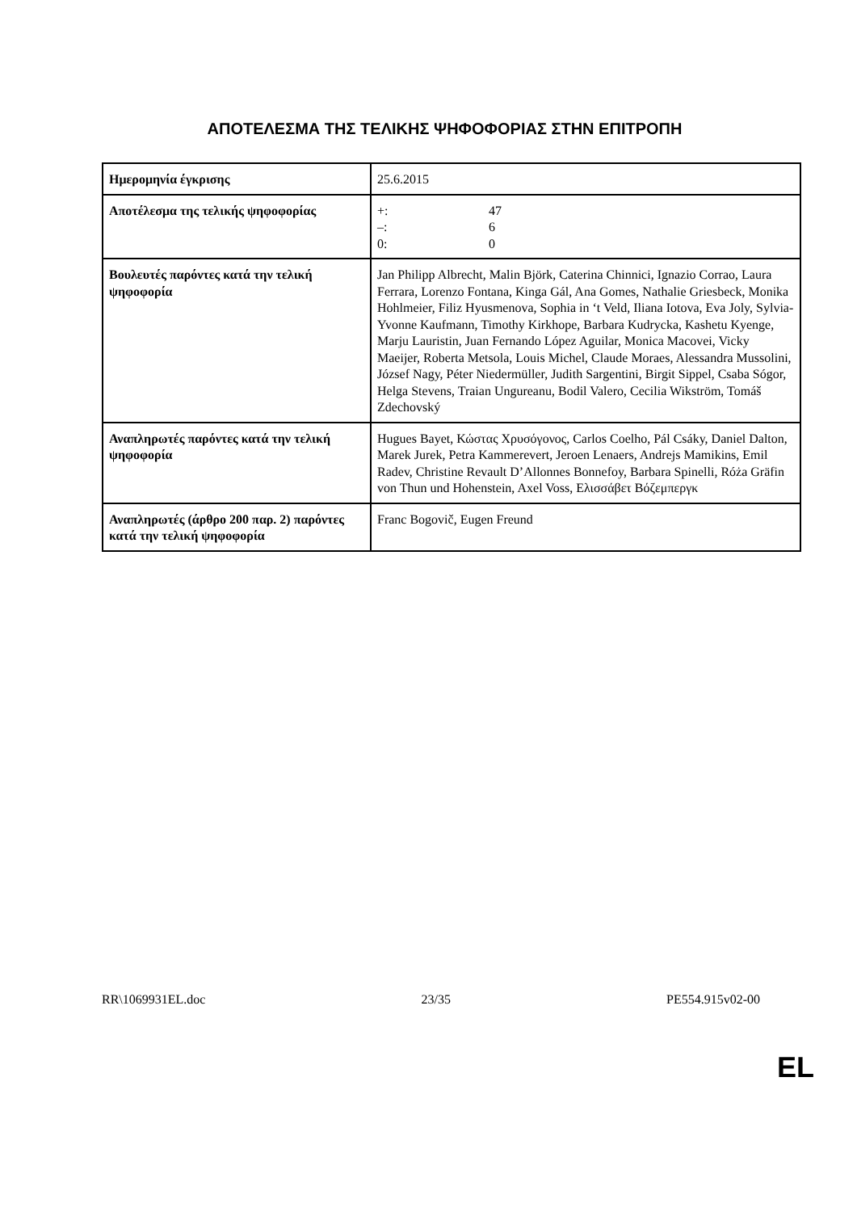ΑΠΟΤΕΛΕΣΜΑ ΤΗΣ ΤΕΛΙΚΗΣ ΨΗΦΟΦΟΡΙΑΣ ΣΤΗΝ ΕΠΙΤΡΟΠΗ
| Ημερομηνία έγκρισης | 25.6.2015 |
| Αποτέλεσμα της τελικής ψηφοφορίας | / +: / 47 / / –: / 6 / / 0: / 0 / |
| Βουλευτές παρόντες κατά την τελική ψηφοφορία | Jan Philipp Albrecht, Malin Björk, Caterina Chinnici, Ignazio Corrao, Laura Ferrara, Lorenzo Fontana, Kinga Gál, Ana Gomes, Nathalie Griesbeck, Monika Hohlmeier, Filiz Hyusmenova, Sophia in ‘t Veld, Iliana Iotova, Eva Joly, Sylvia-Yvonne Kaufmann, Timothy Kirkhope, Barbara Kudrycka, Kashetu Kyenge, Marju Lauristin, Juan Fernando López Aguilar, Monica Macovei, Vicky Maeijer, Roberta Metsola, Louis Michel, Claude Moraes, Alessandra Mussolini, József Nagy, Péter Niedermüller, Judith Sargentini, Birgit Sippel, Csaba Sógor, Helga Stevens, Traian Ungureanu, Bodil Valero, Cecilia Wikström, Tomáš Zdechovský |
| Αναπληρωτές παρόντες κατά την τελική ψηφοφορία | Hugues Bayet, Κώστας Χρυσόγονος, Carlos Coelho, Pál Csáky, Daniel Dalton, Marek Jurek, Petra Kammerevert, Jeroen Lenaers, Andrejs Mamikins, Emil Radev, Christine Revault D’Allonnes Bonnefoy, Barbara Spinelli, Róża Gräfin von Thun und Hohenstein, Axel Voss, Ελισσάβετ Βόζεμπεργκ |
| Αναπληρωτές (άρθρο 200 παρ. 2) παρόντες κατά την τελική ψηφοφορία | Franc Bogovič, Eugen Freund |
RR\1069931EL.doc 23/35 PE554.915v02-00
EL